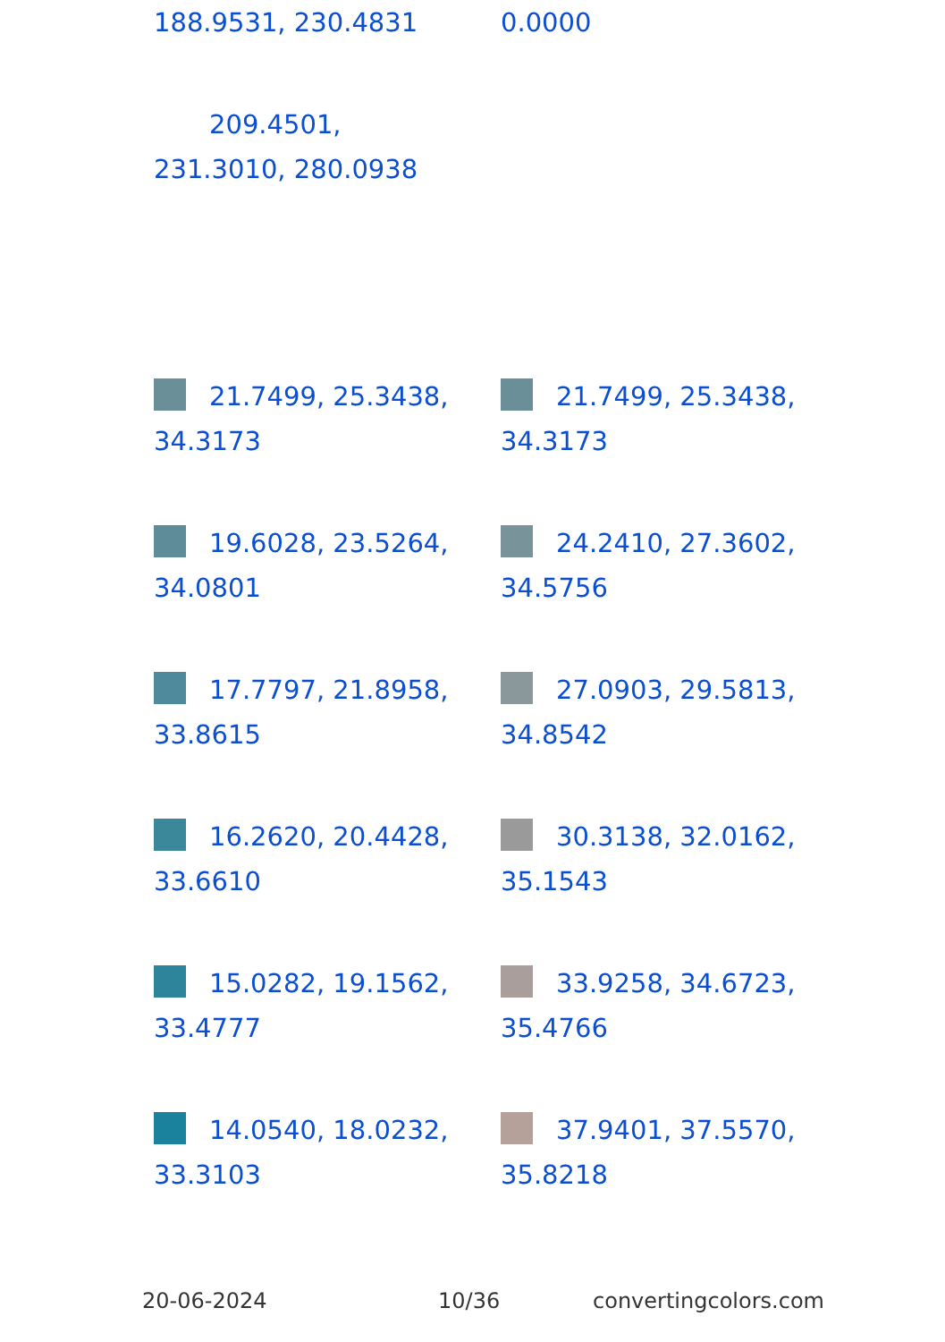188.9531, 230.4831 0.0000
209.4501,
231.3010, 280.0938
21.7499, 25.3438, 34.3173
21.7499, 25.3438, 34.3173
19.6028, 23.5264, 34.0801
24.2410, 27.3602, 34.5756
17.7797, 21.8958, 33.8615
27.0903, 29.5813, 34.8542
16.2620, 20.4428, 33.6610
30.3138, 32.0162, 35.1543
15.0282, 19.1562, 33.4777
33.9258, 34.6723, 35.4766
14.0540, 18.0232, 33.3103
37.9401, 37.5570, 35.8218
20-06-2024 10/36 convertingcolors.com